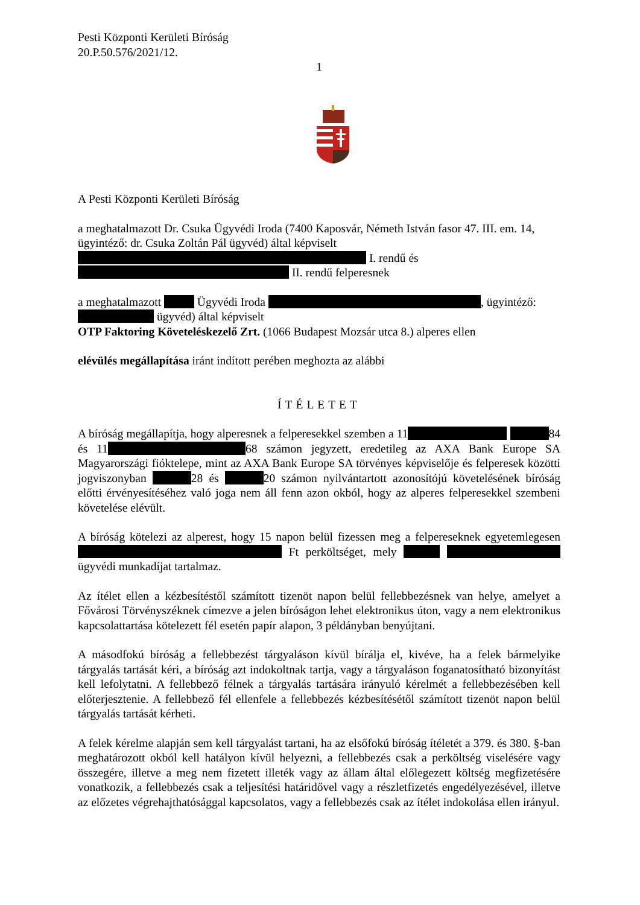Pesti Központi Kerületi Bíróság
20.P.50.576/2021/12.
1
A Pesti Központi Kerületi Bíróság
a meghatalmazott Dr. Csuka Ügyvédi Iroda (7400 Kaposvár, Németh István fasor 47. III. em. 14, ügyintéző: dr. Csuka Zoltán Pál ügyvéd) által képviselt
I. rendű és
II. rendű felperesnek
a meghatalmazott Ügyvédi Iroda , ügyintéző: ügyvéd) által képviselt
OTP Faktoring Követeléskezelő Zrt. (1066 Budapest Mozsár utca 8.) alperes ellen
elévülés megállapítása iránt indított perében meghozta az alábbi
ÍTÉLETET
A bíróság megállapítja, hogy alperesnek a felperesekkel szemben a 11 84 és 11 68 számon jegyzett, eredetileg az AXA Bank Europe SA Magyarországi fióktelepe, mint az AXA Bank Europe SA törvényes képviselője és felperesek közötti jogviszonyban 28 és 20 számon nyilvántartott azonosítójú követelésének bíróság előtti érvényesítéséhez való joga nem áll fenn azon okból, hogy az alperes felperesekkel szembeni követelése elévült.
A bíróság kötelezi az alperest, hogy 15 napon belül fizessen meg a felpereseknek egyetemlegesen Ft perköltséget, mely ügyvédi munkadíjat tartalmaz.
Az ítélet ellen a kézbesítéstől számított tizenöt napon belül fellebbezésnek van helye, amelyet a Fővárosi Törvényszéknek címezve a jelen bíróságon lehet elektronikus úton, vagy a nem elektronikus kapcsolattartása kötelezett fél esetén papír alapon, 3 példányban benyújtani.
A másodfokú bíróság a fellebbezést tárgyaláson kívül bírálja el, kivéve, ha a felek bármelyike tárgyalás tartását kéri, a bíróság azt indokoltnak tartja, vagy a tárgyaláson foganatosítható bizonyítást kell lefolytatni. A fellebbező félnek a tárgyalás tartására irányuló kérelmét a fellebbezésében kell előterjesztenie. A fellebbező fél ellenfele a fellebbezés kézbesítésétől számított tizenöt napon belül tárgyalás tartását kérheti.
A felek kérelme alapján sem kell tárgyalást tartani, ha az elsőfokú bíróság ítéletét a 379. és 380. §-ban meghatározott okból kell hatályon kívül helyezni, a fellebbezés csak a perköltség viselésére vagy összegére, illetve a meg nem fizetett illeték vagy az állam által előlegezett költség megfizetésére vonatkozik, a fellebbezés csak a teljesítési határidővel vagy a részletfizetés engedélyezésével, illetve az előzetes végrehajthatósággal kapcsolatos, vagy a fellebbezés csak az ítélet indokolása ellen irányul.